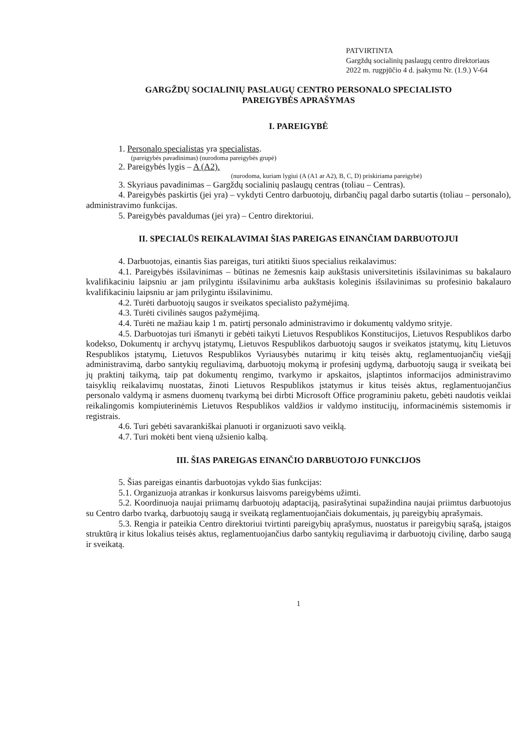PATVIRTINTA
Gargždų socialinių paslaugų centro direktoriaus
2022 m. rugpjūčio 4 d. įsakymu Nr. (1.9.) V-64
GARGŽDŲ SOCIALINIŲ PASLAUGŲ CENTRO PERSONALO SPECIALISTO
PAREIGYBĖS APRAŠYMAS
I. PAREIGYBĖ
1. Personalo specialistas yra specialistas.
(pareigybės pavadinimas) (nurodoma pareigybės grupė)
2. Pareigybės lygis – A (A2).
(nurodoma, kuriam lygiui (A (A1 ar A2), B, C, D) priskiriama pareigybė)
3. Skyriaus pavadinimas – Gargždų socialinių paslaugų centras (toliau – Centras).
4. Pareigybės paskirtis (jei yra) – vykdyti Centro darbuotojų, dirbančių pagal darbo sutartis (toliau – personalo), administravimo funkcijas.
5. Pareigybės pavaldumas (jei yra) – Centro direktoriui.
II. SPECIALŪS REIKALAVIMAI ŠIAS PAREIGAS EINANČIAM DARBUOTOJUI
4. Darbuotojas, einantis šias pareigas, turi atitikti šiuos specialius reikalavimus:
4.1. Pareigybės išsilavinimas – būtinas ne žemesnis kaip aukštasis universitetinis išsilavinimas su bakalauro kvalifikaciniu laipsniu ar jam prilygintu išsilavinimu arba aukštasis koleginis išsilavinimas su profesinio bakalauro kvalifikaciniu laipsniu ar jam prilygintu išsilavinimu.
4.2. Turėti darbuotojų saugos ir sveikatos specialisto pažymėjimą.
4.3. Turėti civilinės saugos pažymėjimą.
4.4. Turėti ne mažiau kaip 1 m. patirtį personalo administravimo ir dokumentų valdymo srityje.
4.5. Darbuotojas turi išmanyti ir gebėti taikyti Lietuvos Respublikos Konstitucijos, Lietuvos Respublikos darbo kodekso, Dokumentų ir archyvų įstatymų, Lietuvos Respublikos darbuotojų saugos ir sveikatos įstatymų, kitų Lietuvos Respublikos įstatymų, Lietuvos Respublikos Vyriausybės nutarimų ir kitų teisės aktų, reglamentuojančių viešąjį administravimą, darbo santykių reguliavimą, darbuotojų mokymą ir profesinį ugdymą, darbuotojų saugą ir sveikatą bei jų praktinį taikymą, taip pat dokumentų rengimo, tvarkymo ir apskaitos, įslaptintos informacijos administravimo taisyklių reikalavimų nuostatas, žinoti Lietuvos Respublikos įstatymus ir kitus teisės aktus, reglamentuojančius personalo valdymą ir asmens duomenų tvarkymą bei dirbti Microsoft Office programiniu paketu, gebėti naudotis veiklai reikalingomis kompiuterinėmis Lietuvos Respublikos valdžios ir valdymo institucijų, informacinėmis sistemomis ir registrais.
4.6. Turi gebėti savarankiškai planuoti ir organizuoti savo veiklą.
4.7. Turi mokėti bent vieną užsienio kalbą.
III. ŠIAS PAREIGAS EINANČIO DARBUOTOJO FUNKCIJOS
5. Šias pareigas einantis darbuotojas vykdo šias funkcijas:
5.1. Organizuoja atrankas ir konkursus laisvoms pareigybėms užimti.
5.2. Koordinuoja naujai priimamų darbuotojų adaptaciją, pasirašytinai supažindina naujai priimtus darbuotojus su Centro darbo tvarką, darbuotojų saugą ir sveikatą reglamentuojančiais dokumentais, jų pareigybių aprašymais.
5.3. Rengia ir pateikia Centro direktoriui tvirtinti pareigybių aprašymus, nuostatus ir pareigybių sąrašą, įstaigos struktūrą ir kitus lokalius teisės aktus, reglamentuojančius darbo santykių reguliavimą ir darbuotojų civilinę, darbo saugą ir sveikatą.
1